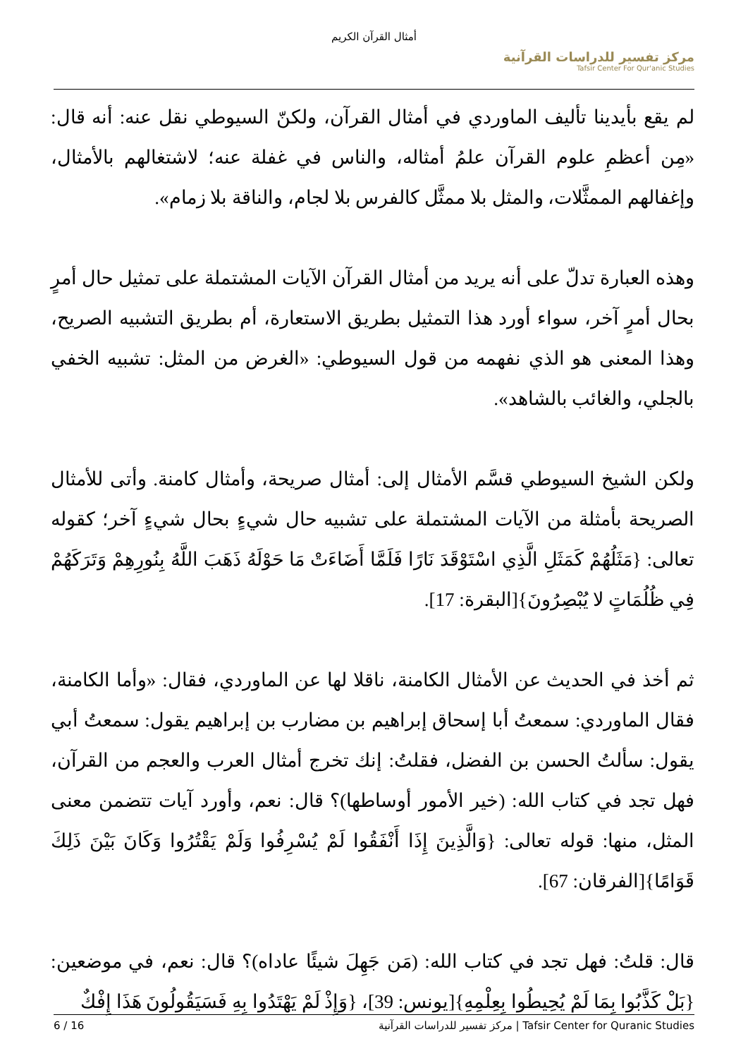أمثال القرآن الكريم
مركز تفسير للدراسات القرآنية
Tafsir Center For Qur'anic Studies
لم يقع بأيدينا تأليف الماوردي في أمثال القرآن، ولكنّ السيوطي نقل عنه: أنه قال: «مِن أعظمِ علوم القرآن علمُ أمثاله، والناس في غفلة عنه؛ لاشتغالهم بالأمثال، وإغفالهم الممثَّلات، والمثل بلا ممثَّل كالفرس بلا لجام، والناقة بلا زمام».
وهذه العبارة تدلّ على أنه يريد من أمثال القرآن الآيات المشتملة على تمثيل حال أمرٍ بحال أمرٍ آخر، سواء أورد هذا التمثيل بطريق الاستعارة، أم بطريق التشبيه الصريح، وهذا المعنى هو الذي نفهمه من قول السيوطي: «الغرض من المثل: تشبيه الخفي بالجلي، والغائب بالشاهد».
ولكن الشيخ السيوطي قسَّم الأمثال إلى: أمثال صريحة، وأمثال كامنة. وأتى للأمثال الصريحة بأمثلة من الآيات المشتملة على تشبيه حال شيءٍ بحال شيءٍ آخر؛ كقوله تعالى: {مَثَلُهُمْ كَمَثَلِ الَّذِي اسْتَوْقَدَ نَارًا فَلَمَّا أَضَاءَتْ مَا حَوْلَهُ ذَهَبَ اللَّهُ بِنُورِهِمْ وَتَرَكَهُمْ فِي ظُلُمَاتٍ لا يُبْصِرُونَ}[البقرة: 17].
ثم أخذ في الحديث عن الأمثال الكامنة، ناقلا لها عن الماوردي، فقال: «وأما الكامنة، فقال الماوردي: سمعتُ أبا إسحاق إبراهيم بن مضارب بن إبراهيم يقول: سمعتُ أبي يقول: سألتُ الحسن بن الفضل، فقلتُ: إنك تخرج أمثال العرب والعجم من القرآن، فهل تجد في كتاب الله: (خير الأمور أوساطها)؟ قال: نعم، وأورد آيات تتضمن معنى المثل، منها: قوله تعالى: {وَالَّذِينَ إِذَا أَنْفَقُوا لَمْ يُسْرِفُوا وَلَمْ يَقْتُرُوا وَكَانَ بَيْنَ ذَلِكَ قَوَامًا}[الفرقان: 67].
قال: قلتُ: فهل تجد في كتاب الله: (مَن جَهِلَ شيئًا عاداه)؟ قال: نعم، في موضعين: {بَلْ كَذَّبُوا بِمَا لَمْ يُحِيطُوا بِعِلْمِهِ}[يونس: 39]، {وَإِذْ لَمْ يَهْتَدُوا بِهِ فَسَيَقُولُونَ هَذَا إِفْكٌ
6 / 16 مركز تفسير للدراسات القرآنية | Tafsir Center for Quranic Studies